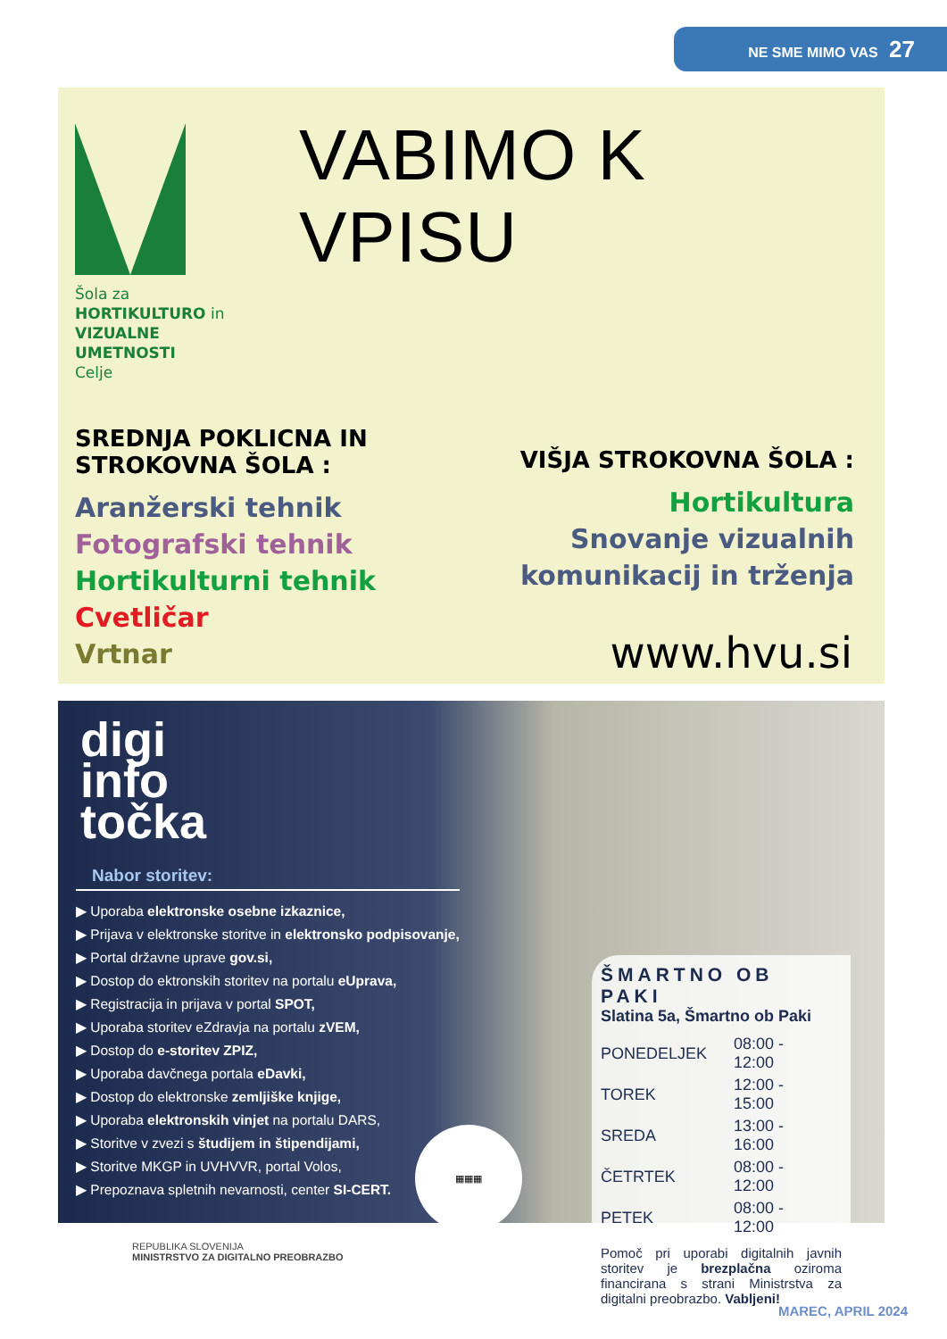NE SME MIMO VAS 27
Šola za
HORTIKULTURO in
VIZUALNE UMETNOSTI
Celje
VABIMO K VPISU
SREDNJA POKLICNA IN
STROKOVNA ŠOLA :
Aranžerski tehnik
Fotografski tehnik
Hortikulturni tehnik
Cvetličar
Vrtnar
VIŠJA STROKOVNA ŠOLA :
Hortikultura
Snovanje vizualnih
komunikacij in trženja
www.hvu.si
digi
info
točka
Nabor storitev:
▶ Uporaba elektronske osebne izkaznice,
▶ Prijava v elektronske storitve in elektronsko podpisovanje,
▶ Portal državne uprave gov.si,
▶ Dostop do ektronskih storitev na portalu eUprava,
▶ Registracija in prijava v portal SPOT,
▶ Uporaba storitev eZdravja na portalu zVEM,
▶ Dostop do e-storitev ZPIZ,
▶ Uporaba davčnega portala eDavki,
▶ Dostop do elektronske zemljiške knjige,
▶ Uporaba elektronskih vinjet na portalu DARS,
▶ Storitve v zvezi s študijem in štipendijami,
▶ Storitve MKGP in UVHVVR, portal Volos,
▶ Prepoznava spletnih nevarnosti, center SI-CERT.
▦▦▦
ŠMARTNO OB PAKI
Slatina 5a, Šmartno ob Paki
| PONEDELJEK | 08:00 - 12:00 |
| TOREK | 12:00 - 15:00 |
| SREDA | 13:00 - 16:00 |
| ČETRTEK | 08:00 - 12:00 |
| PETEK | 08:00 - 12:00 |
Pomoč pri uporabi digitalnih javnih storitev je brezplačna oziroma financirana s strani Ministrstva za digitalni preobrazbo. Vabljeni!
REPUBLIKA SLOVENIJA
MINISTRSTVO ZA DIGITALNO PREOBRAZBO
MAREC, APRIL 2024